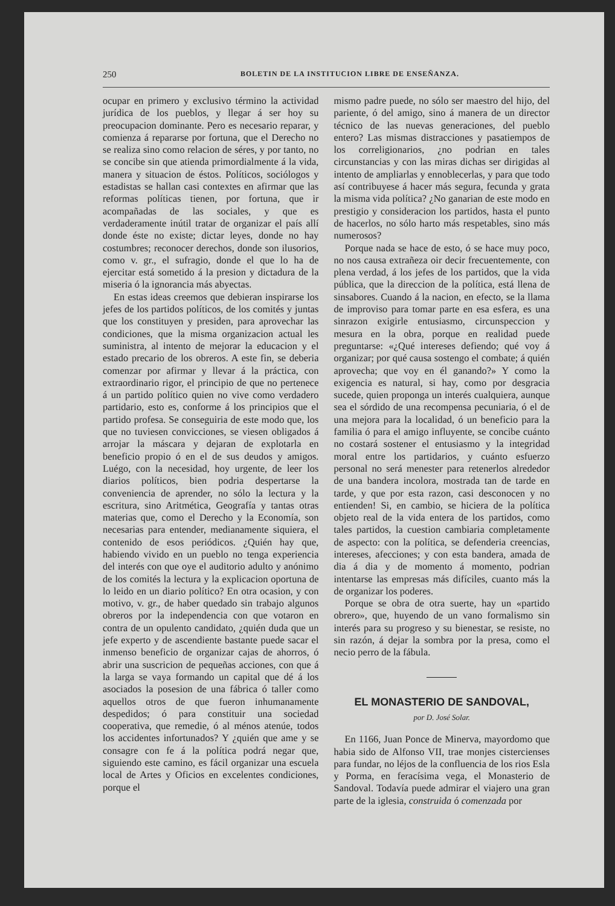250 BOLETIN DE LA INSTITUCION LIBRE DE ENSEÑANZA.
ocupar en primero y exclusivo término la actividad jurídica de los pueblos, y llegar á ser hoy su preocupacion dominante. Pero es necesario reparar, y comienza á repararse por fortuna, que el Derecho no se realiza sino como relacion de séres, y por tanto, no se concibe sin que atienda primordialmente á la vida, manera y situacion de éstos. Políticos, sociólogos y estadistas se hallan casi contextes en afirmar que las reformas políticas tienen, por fortuna, que ir acompañadas de las sociales, y que es verdaderamente inútil tratar de organizar el país allí donde éste no existe; dictar leyes, donde no hay costumbres; reconocer derechos, donde son ilusorios, como v. gr., el sufragio, donde el que lo ha de ejercitar está sometido á la presion y dictadura de la miseria ó la ignorancia más abyectas.
En estas ideas creemos que debieran inspirarse los jefes de los partidos políticos, de los comités y juntas que los constituyen y presiden, para aprovechar las condiciones, que la misma organizacion actual les suministra, al intento de mejorar la educacion y el estado precario de los obreros. A este fin, se deberia comenzar por afirmar y llevar á la práctica, con extraordinario rigor, el principio de que no pertenece á un partido político quien no vive como verdadero partidario, esto es, conforme á los principios que el partido profesa. Se conseguiria de este modo que, los que no tuviesen convicciones, se viesen obligados á arrojar la máscara y dejaran de explotarla en beneficio propio ó en el de sus deudos y amigos. Luégo, con la necesidad, hoy urgente, de leer los diarios políticos, bien podria despertarse la conveniencia de aprender, no sólo la lectura y la escritura, sino Aritmética, Geografía y tantas otras materias que, como el Derecho y la Economía, son necesarias para entender, medianamente siquiera, el contenido de esos periódicos. ¿Quién hay que, habiendo vivido en un pueblo no tenga experiencia del interés con que oye el auditorio adulto y anónimo de los comités la lectura y la explicacion oportuna de lo leido en un diario político? En otra ocasion, y con motivo, v. gr., de haber quedado sin trabajo algunos obreros por la independencia con que votaron en contra de un opulento candidato, ¿quién duda que un jefe experto y de ascendiente bastante puede sacar el inmenso beneficio de organizar cajas de ahorros, ó abrir una suscricion de pequeñas acciones, con que á la larga se vaya formando un capital que dé á los asociados la posesion de una fábrica ó taller como aquellos otros de que fueron inhumanamente despedidos; ó para constituir una sociedad cooperativa, que remedie, ó al ménos atenúe, todos los accidentes infortunados? Y ¿quién que ame y se consagre con fe á la política podrá negar que, siguiendo este camino, es fácil organizar una escuela local de Artes y Oficios en excelentes condiciones, porque el
mismo padre puede, no sólo ser maestro del hijo, del pariente, ó del amigo, sino á manera de un director técnico de las nuevas generaciones, del pueblo entero? Las mismas distracciones y pasatiempos de los correligionarios, ¿no podrian en tales circunstancias y con las miras dichas ser dirigidas al intento de ampliarlas y ennoblecerlas, y para que todo así contribuyese á hacer más segura, fecunda y grata la misma vida política? ¿No ganarian de este modo en prestigio y consideracion los partidos, hasta el punto de hacerlos, no sólo harto más respetables, sino más numerosos?
Porque nada se hace de esto, ó se hace muy poco, no nos causa extrañeza oir decir frecuentemente, con plena verdad, á los jefes de los partidos, que la vida pública, que la direccion de la política, está llena de sinsabores. Cuando á la nacion, en efecto, se la llama de improviso para tomar parte en esa esfera, es una sinrazon exigirle entusiasmo, circunspeccion y mesura en la obra, porque en realidad puede preguntarse: «¿Qué intereses defiendo; qué voy á organizar; por qué causa sostengo el combate; á quién aprovecha; que voy en él ganando?» Y como la exigencia es natural, si hay, como por desgracia sucede, quien proponga un interés cualquiera, aunque sea el sórdido de una recompensa pecuniaria, ó el de una mejora para la localidad, ó un beneficio para la familia ó para el amigo influyente, se concibe cuánto no costará sostener el entusiasmo y la integridad moral entre los partidarios, y cuánto esfuerzo personal no será menester para retenerlos alrededor de una bandera incolora, mostrada tan de tarde en tarde, y que por esta razon, casi desconocen y no entienden! Si, en cambio, se hiciera de la política objeto real de la vida entera de los partidos, como tales partidos, la cuestion cambiaria completamente de aspecto: con la política, se defenderia creencias, intereses, afecciones; y con esta bandera, amada de dia á dia y de momento á momento, podrian intentarse las empresas más difíciles, cuanto más la de organizar los poderes.
Porque se obra de otra suerte, hay un «partido obrero», que, huyendo de un vano formalismo sin interés para su progreso y su bienestar, se resiste, no sin razón, á dejar la sombra por la presa, como el necio perro de la fábula.
EL MONASTERIO DE SANDOVAL,
por D. José Solar.
En 1166, Juan Ponce de Minerva, mayordomo que habia sido de Alfonso VII, trae monjes cistercienses para fundar, no léjos de la confluencia de los rios Esla y Porma, en feracísima vega, el Monasterio de Sandoval. Todavía puede admirar el viajero una gran parte de la iglesia, construida ó comenzada por